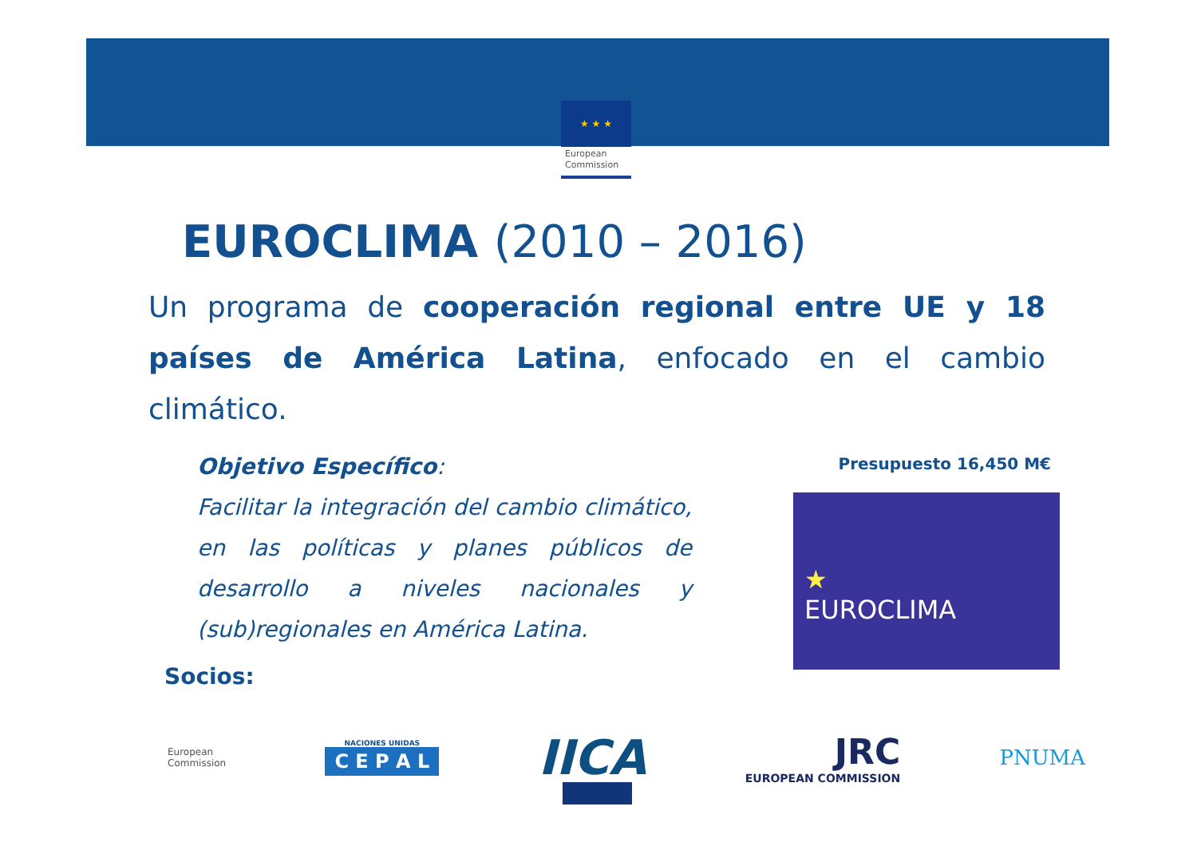★ ★ ★
European
Commission
EUROCLIMA (2010 – 2016)
Un programa de cooperación regional entre UE y 18 países de América Latina, enfocado en el cambio climático.
Objetivo Específico:
Facilitar la integración del cambio climático, en las políticas y planes públicos de desarrollo a niveles nacionales y (sub)regionales en América Latina.
Presupuesto 16,450 M€
★
EUROCLIMA
Socios:
European
Commission
NACIONES UNIDAS
C E P A L
IICA
JRC
EUROPEAN COMMISSION
PNUMA